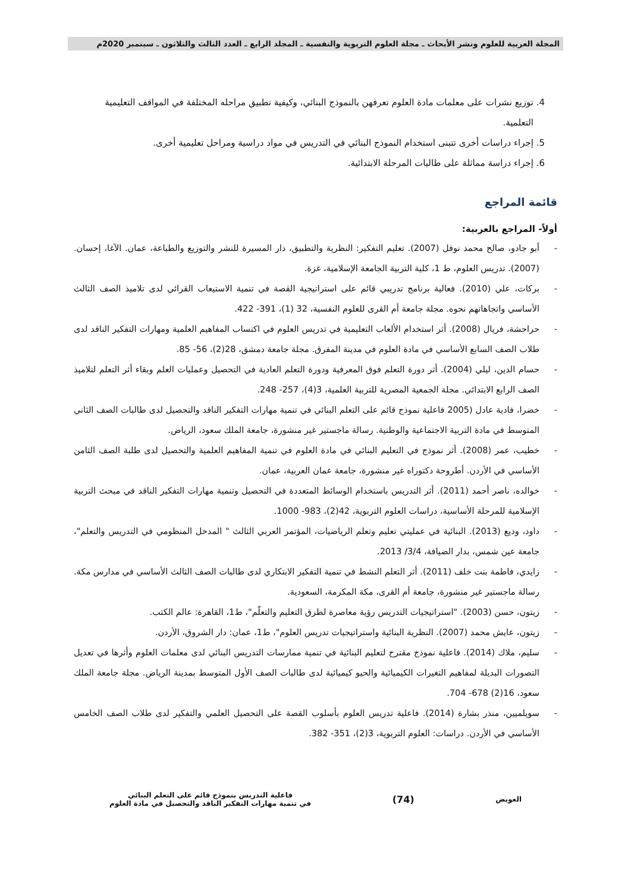المجلة العربية للعلوم ونشر الأبحاث ـ مجلة العلوم التربوية والنفسية ـ المجلد الرابع ـ العدد الثالث والثلاثون ـ سبتمبر 2020م
4. توزيع نشرات على معلمات مادة العلوم تعرفهن بالنموذج البنائي، وكيفية تطبيق مراحله المختلفة في المواقف التعليمية التعلمية.
5. إجراء دراسات أخرى تتبنى استخدام النموذج البنائي في التدريس في مواد دراسية ومراحل تعليمية أخرى.
6. إجراء دراسة مماثلة على طالبات المرحلة الابتدائية.
قائمة المراجع
أولاً- المراجع بالعربية:
- أبو جادو، صالح محمد نوفل (2007). تعليم التفكير: النظرية والتطبيق، دار المسيرة للنشر والتوزيع والطباعة، عمان. الآغا، إحسان. (2007). تدريس العلوم، ط 1، كلية التربية الجامعة الإسلامية، غزة.
- بركات، علي (2010). فعالية برنامج تدريبي قائم على استراتيجية القصة في تنمية الاستيعاب القرائي لدى تلاميذ الصف الثالث الأساسي واتجاهاتهم نحوه. مجلة جامعة أم القرى للعلوم النفسية، 32 (1)، 391- 422.
- حراحشة، فريال (2008). أثر استخدام الألعاب التعليمية في تدريس العلوم في اكتساب المفاهيم العلمية ومهارات التفكير الناقد لدى طلاب الصف السابع الأساسي في مادة العلوم في مدينة المفرق. مجلة جامعة دمشق، 28(2)، 56- 85.
- حسام الدين، ليلي (2004). أثر دورة التعلم فوق المعرفية ودورة التعلم العادية في التحصيل وعمليات العلم وبقاء أثر التعلم لتلاميذ الصف الرابع الابتدائي. مجلة الجمعية المصرية للتربية العلمية، 3(4)، 257- 248.
- خضرا، فادية عادل (2005 فاعلية نموذج قائم على التعلم البنائي في تنمية مهارات التفكير الناقد والتحصيل لدى طالبات الصف الثاني المتوسط في مادة التربية الاجتماعية والوطنية. رسالة ماجستير غير منشورة، جامعة الملك سعود، الرياض.
- خطيب، عمر (2008). أثر نموذج في التعليم البنائي في مادة العلوم في تنمية المفاهيم العلمية والتحصيل لدى طلبة الصف الثامن الأساسي في الأردن. أطروحة دكتوراه غير منشورة، جامعة عمان العربية، عمان.
- خوالده، ناصر أحمد (2011). أثر التدريس باستخدام الوسائط المتعددة في التحصيل وتنمية مهارات التفكير الناقد في مبحث التربية الإسلامية للمرحلة الأساسية، دراسات العلوم التربوية، 42(2)، 983- 1000.
- داود، وديع (2013). البنائية في عمليتي تعليم وتعلم الرياضيات، المؤتمر العربي الثالث " المدخل المنظومي في التدريس والتعلم"، جامعة عين شمس، بدار الضيافة، 3/4/ 2013.
- زايدي، فاطمة بنت خلف (2011). أثر التعلم النشط في تنمية التفكير الابتكاري لدى طالبات الصف الثالث الأساسي في مدارس مكة. رسالة ماجستير غير منشورة، جامعة أم القرى، مكة المكرمة، السعودية.
- زيتون، حسن (2003). "استراتيجيات التدريس رؤية معاصرة لطرق التعليم والتعلّم"، ط1، القاهرة: عالم الكتب.
- زيتون، عايش محمد (2007). النظرية البنائية واستراتيجيات تدريس العلوم"، ط1، عمان: دار الشروق، الأردن.
- سليم، ملاك (2014). فاعلية نموذج مقترح لتعليم البنائية في تنمية ممارسات التدريس البنائي لدى معلمات العلوم وأثرها في تعديل التصورات البديلة لمفاهيم التغيرات الكيميائية والحيو كيميائية لدى طالبات الصف الأول المتوسط بمدينة الرياض. مجلة جامعة الملك سعود، 16(2) 678- 704.
- سويلميين، منذر بشارة (2014). فاعلية تدريس العلوم بأسلوب القصة على التحصيل العلمي والتفكير لدى طلاب الصف الخامس الأساسي في الأردن. دراسات: العلوم التربوية، 3(2)، 351- 382.
العويض
(74)
فاعلية التدريس بنموذج قائم على التعلم البنائي
في تنمية مهارات التفكير الناقد والتحصيل في مادة العلوم